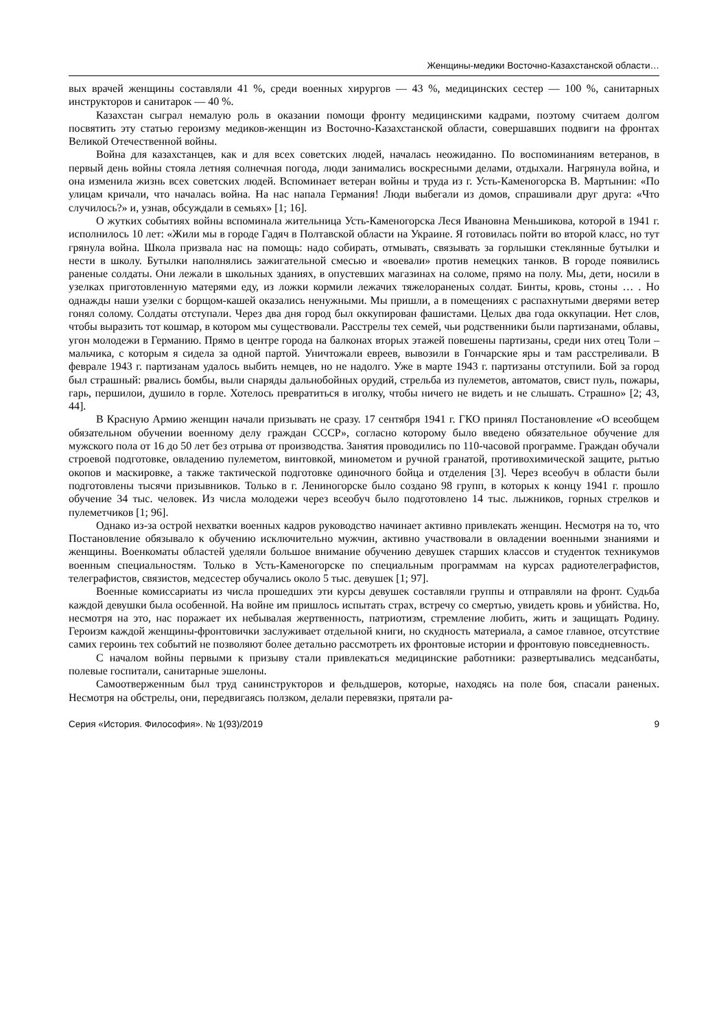Женщины-медики Восточно-Казахстанской области…
вых врачей женщины составляли 41 %, среди военных хирургов — 43 %, медицинских сестер — 100 %, санитарных инструкторов и санитарок — 40 %.
Казахстан сыграл немалую роль в оказании помощи фронту медицинскими кадрами, поэтому считаем долгом посвятить эту статью героизму медиков-женщин из Восточно-Казахстанской области, совершавших подвиги на фронтах Великой Отечественной войны.
Война для казахстанцев, как и для всех советских людей, началась неожиданно. По воспоминаниям ветеранов, в первый день войны стояла летняя солнечная погода, люди занимались воскресными делами, отдыхали. Нагрянула война, и она изменила жизнь всех советских людей. Вспоминает ветеран войны и труда из г. Усть-Каменогорска В. Мартынин: «По улицам кричали, что началась война. На нас напала Германия! Люди выбегали из домов, спрашивали друг друга: «Что случилось?» и, узнав, обсуждали в семьях» [1; 16].
О жутких событиях войны вспоминала жительница Усть-Каменогорска Леся Ивановна Меньшикова, которой в 1941 г. исполнилось 10 лет: «Жили мы в городе Гадяч в Полтавской области на Украине. Я готовилась пойти во второй класс, но тут грянула война. Школа призвала нас на помощь: надо собирать, отмывать, связывать за горлышки стеклянные бутылки и нести в школу. Бутылки наполнялись зажигательной смесью и «воевали» против немецких танков. В городе появились раненые солдаты. Они лежали в школьных зданиях, в опустевших магазинах на соломе, прямо на полу. Мы, дети, носили в узелках приготовленную матерями еду, из ложки кормили лежачих тяжелораненых солдат. Бинты, кровь, стоны … . Но однажды наши узелки с борщом-кашей оказались ненужными. Мы пришли, а в помещениях с распахнутыми дверями ветер гонял солому. Солдаты отступали. Через два дня город был оккупирован фашистами. Целых два года оккупации. Нет слов, чтобы выразить тот кошмар, в котором мы существовали. Расстрелы тех семей, чьи родственники были партизанами, облавы, угон молодежи в Германию. Прямо в центре города на балконах вторых этажей повешены партизаны, среди них отец Толи – мальчика, с которым я сидела за одной партой. Уничтожали евреев, вывозили в Гончарские яры и там расстреливали. В феврале 1943 г. партизанам удалось выбить немцев, но не надолго. Уже в марте 1943 г. партизаны отступили. Бой за город был страшный: рвались бомбы, выли снаряды дальнобойных орудий, стрельба из пулеметов, автоматов, свист пуль, пожары, гарь, першилои, душило в горле. Хотелось превратиться в иголку, чтобы ничего не видеть и не слышать. Страшно» [2; 43, 44].
В Красную Армию женщин начали призывать не сразу. 17 сентября 1941 г. ГКО принял Постановление «О всеобщем обязательном обучении военному делу граждан СССР», согласно которому было введено обязательное обучение для мужского пола от 16 до 50 лет без отрыва от производства. Занятия проводились по 110-часовой программе. Граждан обучали строевой подготовке, овладению пулеметом, винтовкой, минометом и ручной гранатой, противохимической защите, рытью окопов и маскировке, а также тактической подготовке одиночного бойца и отделения [3]. Через всеобуч в области были подготовлены тысячи призывников. Только в г. Лениногорске было создано 98 групп, в которых к концу 1941 г. прошло обучение 34 тыс. человек. Из числа молодежи через всеобуч было подготовлено 14 тыс. лыжников, горных стрелков и пулеметчиков [1; 96].
Однако из-за острой нехватки военных кадров руководство начинает активно привлекать женщин. Несмотря на то, что Постановление обязывало к обучению исключительно мужчин, активно участвовали в овладении военными знаниями и женщины. Военкоматы областей уделяли большое внимание обучению девушек старших классов и студенток техникумов военным специальностям. Только в Усть-Каменогорске по специальным программам на курсах радиотелеграфистов, телеграфистов, связистов, медсестер обучались около 5 тыс. девушек [1; 97].
Военные комиссариаты из числа прошедших эти курсы девушек составляли группы и отправляли на фронт. Судьба каждой девушки была особенной. На войне им пришлось испытать страх, встречу со смертью, увидеть кровь и убийства. Но, несмотря на это, нас поражает их небывалая жертвенность, патриотизм, стремление любить, жить и защищать Родину. Героизм каждой женщины-фронтовички заслуживает отдельной книги, но скудность материала, а самое главное, отсутствие самих героинь тех событий не позволяют более детально рассмотреть их фронтовые истории и фронтовую повседневность.
С началом войны первыми к призыву стали привлекаться медицинские работники: развертывались медсанбаты, полевые госпитали, санитарные эшелоны.
Самоотверженным был труд санинструкторов и фельдшеров, которые, находясь на поле боя, спасали раненых. Несмотря на обстрелы, они, передвигаясь ползком, делали перевязки, прятали ра-
Серия «История. Философия». № 1(93)/2019 9